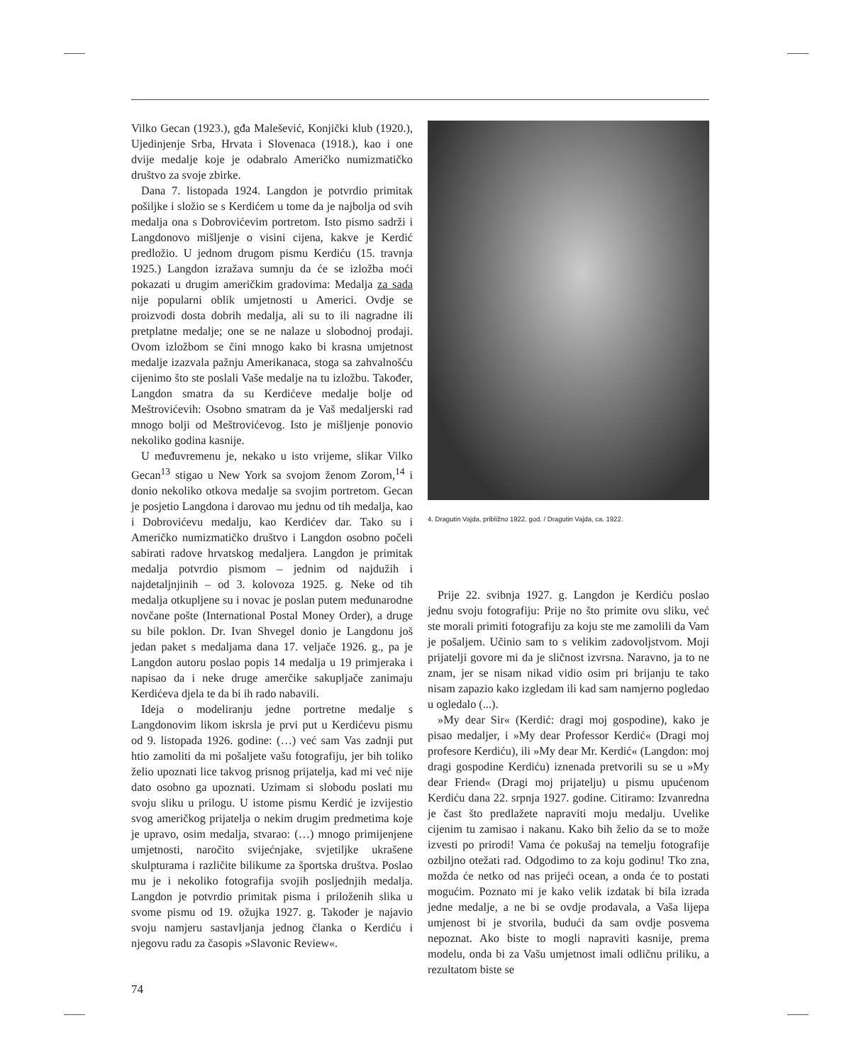Vilko Gecan (1923.), gđa Malešević, Konjički klub (1920.), Ujedinjenje Srba, Hrvata i Slovenaca (1918.), kao i one dvije medalje koje je odabralo Američko numizmatičko društvo za svoje zbirke.
Dana 7. listopada 1924. Langdon je potvrdio primitak pošiljke i složio se s Kerdićem u tome da je najbolja od svih medalja ona s Dobrovićevim portretom. Isto pismo sadrži i Langdonovo mišljenje o visini cijena, kakve je Kerdić predložio. U jednom drugom pismu Kerdiću (15. travnja 1925.) Langdon izražava sumnju da će se izložba moći pokazati u drugim američkim gradovima: Medalja za sada nije popularni oblik umjetnosti u Americi. Ovdje se proizvodi dosta dobrih medalja, ali su to ili nagradne ili pretplatne medalje; one se ne nalaze u slobodnoj prodaji. Ovom izložbom se čini mnogo kako bi krasna umjetnost medalje izazvala pažnju Amerikanaca, stoga sa zahvalnošću cijenimo što ste poslali Vaše medalje na tu izložbu. Također, Langdon smatra da su Kerdićeve medalje bolje od Meštrovićevih: Osobno smatram da je Vaš medaljerski rad mnogo bolji od Meštrovićevog. Isto je mišljenje ponovio nekoliko godina kasnije.
U međuvremenu je, nekako u isto vrijeme, slikar Vilko Gecan<sup>13</sup> stigao u New York sa svojom ženom Zorom,<sup>14</sup> i donio nekoliko otkova medalje sa svojim portretom. Gecan je posjetio Langdona i darovao mu jednu od tih medalja, kao i Dobrovićevu medalju, kao Kerdićev dar. Tako su i Američko numizmatičko društvo i Langdon osobno počeli sabirati radove hrvatskog medaljera. Langdon je primitak medalja potvrdio pismom – jednim od najdužih i najdetaljnjinih – od 3. kolovoza 1925. g. Neke od tih medalja otkupljene su i novac je poslan putem međunarodne novčane pošte (International Postal Money Order), a druge su bile poklon. Dr. Ivan Shvegel donio je Langdonu još jedan paket s medaljama dana 17. veljače 1926. g., pa je Langdon autoru poslao popis 14 medalja u 19 primjeraka i napisao da i neke druge amerčike sakupljače zanimaju Kerdićeva djela te da bi ih rado nabavili.
Ideja o modeliranju jedne portretne medalje s Langdonovim likom iskrsla je prvi put u Kerdićevu pismu od 9. listopada 1926. godine: (…) već sam Vas zadnji put htio zamoliti da mi pošaljete vašu fotografiju, jer bih toliko želio upoznati lice takvog prisnog prijatelja, kad mi već nije dato osobno ga upoznati. Uzimam si slobodu poslati mu svoju sliku u prilogu. U istome pismu Kerdić je izvijestio svog američkog prijatelja o nekim drugim predmetima koje je upravo, osim medalja, stvarao: (…) mnogo primijenjene umjetnosti, naročito svijećnjake, svjetiljke ukrašene skulpturama i različite bilikume za športska društva. Poslao mu je i nekoliko fotografija svojih posljednjih medalja. Langdon je potvrdio primitak pisma i priloženih slika u svome pismu od 19. ožujka 1927. g. Također je najavio svoju namjeru sastavljanja jednog članka o Kerdiću i njegovu radu za časopis »Slavonic Review«.
4. Dragutin Vajda, približno 1922. god. / Dragutin Vajda, ca. 1922.
Prije 22. svibnja 1927. g. Langdon je Kerdiću poslao jednu svoju fotografiju: Prije no što primite ovu sliku, već ste morali primiti fotografiju za koju ste me zamolili da Vam je pošaljem. Učinio sam to s velikim zadovoljstvom. Moji prijatelji govore mi da je sličnost izvrsna. Naravno, ja to ne znam, jer se nisam nikad vidio osim pri brijanju te tako nisam zapazio kako izgledam ili kad sam namjerno pogledao u ogledalo (...).
»My dear Sir« (Kerdić: dragi moj gospodine), kako je pisao medaljer, i »My dear Professor Kerdić« (Dragi moj profesore Kerdiću), ili »My dear Mr. Kerdić« (Langdon: moj dragi gospodine Kerdiću) iznenada pretvorili su se u »My dear Friend« (Dragi moj prijatelju) u pismu upućenom Kerdiću dana 22. srpnja 1927. godine. Citiramo: Izvanredna je čast što predlažete napraviti moju medalju. Uvelike cijenim tu zamisao i nakanu. Kako bih želio da se to može izvesti po prirodi! Vama će pokušaj na temelju fotografije ozbiljno otežati rad. Odgodimo to za koju godinu! Tko zna, možda će netko od nas prijeći ocean, a onda će to postati mogućim. Poznato mi je kako velik izdatak bi bila izrada jedne medalje, a ne bi se ovdje prodavala, a Vaša lijepa umjenost bi je stvorila, budući da sam ovdje posvema nepoznat. Ako biste to mogli napraviti kasnije, prema modelu, onda bi za Vašu umjetnost imali odličnu priliku, a rezultatom biste se
74